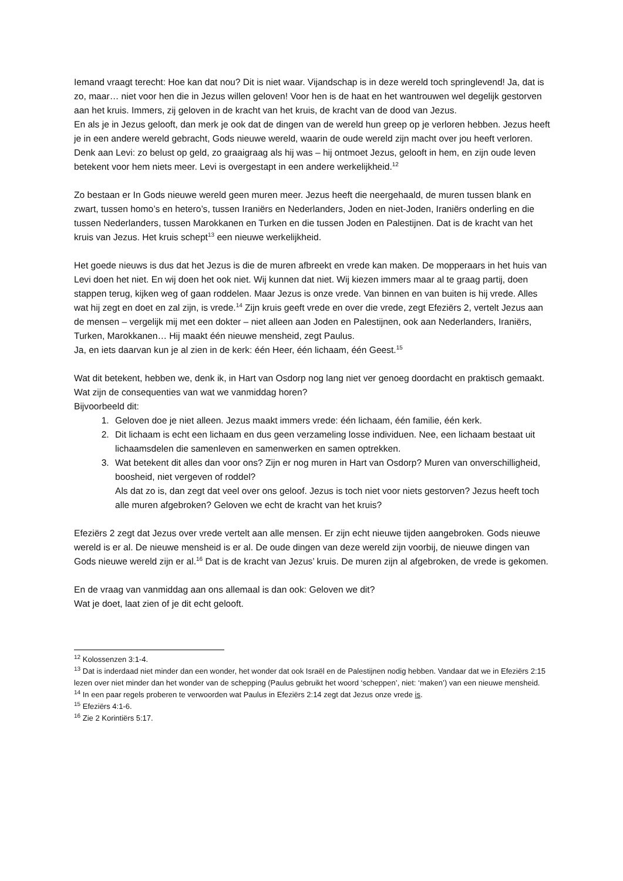Iemand vraagt terecht: Hoe kan dat nou? Dit is niet waar. Vijandschap is in deze wereld toch springlevend! Ja, dat is zo, maar… niet voor hen die in Jezus willen geloven! Voor hen is de haat en het wantrouwen wel degelijk gestorven aan het kruis. Immers, zij geloven in de kracht van het kruis, de kracht van de dood van Jezus.
En als je in Jezus gelooft, dan merk je ook dat de dingen van de wereld hun greep op je verloren hebben. Jezus heeft je in een andere wereld gebracht, Gods nieuwe wereld, waarin de oude wereld zijn macht over jou heeft verloren. Denk aan Levi: zo belust op geld, zo graaigraag als hij was – hij ontmoet Jezus, gelooft in hem, en zijn oude leven betekent voor hem niets meer. Levi is overgestapt in een andere werkelijkheid.<sup>12</sup>
Zo bestaan er In Gods nieuwe wereld geen muren meer. Jezus heeft die neergehaald, de muren tussen blank en zwart, tussen homo’s en hetero’s, tussen Iraniërs en Nederlanders, Joden en niet-Joden, Iraniërs onderling en die tussen Nederlanders, tussen Marokkanen en Turken en die tussen Joden en Palestijnen. Dat is de kracht van het kruis van Jezus. Het kruis schept<sup>13</sup> een nieuwe werkelijkheid.
Het goede nieuws is dus dat het Jezus is die de muren afbreekt en vrede kan maken. De mopperaars in het huis van Levi doen het niet. En wij doen het ook niet. Wij kunnen dat niet. Wij kiezen immers maar al te graag partij, doen stappen terug, kijken weg of gaan roddelen. Maar Jezus is onze vrede. Van binnen en van buiten is hij vrede. Alles wat hij zegt en doet en zal zijn, is vrede.<sup>14</sup> Zijn kruis geeft vrede en over die vrede, zegt Efeziërs 2, vertelt Jezus aan de mensen – vergelijk mij met een dokter – niet alleen aan Joden en Palestijnen, ook aan Nederlanders, Iraniërs, Turken, Marokkanen… Hij maakt één nieuwe mensheid, zegt Paulus.
Ja, en iets daarvan kun je al zien in de kerk: één Heer, één lichaam, één Geest.<sup>15</sup>
Wat dit betekent, hebben we, denk ik, in Hart van Osdorp nog lang niet ver genoeg doordacht en praktisch gemaakt. Wat zijn de consequenties van wat we vanmiddag horen?
Bijvoorbeeld dit:
1. Geloven doe je niet alleen. Jezus maakt immers vrede: één lichaam, één familie, één kerk.
2. Dit lichaam is echt een lichaam en dus geen verzameling losse individuen. Nee, een lichaam bestaat uit lichaamsdelen die samenleven en samenwerken en samen optrekken.
3. Wat betekent dit alles dan voor ons? Zijn er nog muren in Hart van Osdorp? Muren van onverschilligheid, boosheid, niet vergeven of roddel?
Als dat zo is, dan zegt dat veel over ons geloof. Jezus is toch niet voor niets gestorven? Jezus heeft toch alle muren afgebroken? Geloven we echt de kracht van het kruis?
Efeziërs 2 zegt dat Jezus over vrede vertelt aan alle mensen. Er zijn echt nieuwe tijden aangebroken. Gods nieuwe wereld is er al. De nieuwe mensheid is er al. De oude dingen van deze wereld zijn voorbij, de nieuwe dingen van Gods nieuwe wereld zijn er al.<sup>16</sup> Dat is de kracht van Jezus’ kruis. De muren zijn al afgebroken, de vrede is gekomen.
En de vraag van vanmiddag aan ons allemaal is dan ook: Geloven we dit?
Wat je doet, laat zien of je dit echt gelooft.
<sup>12</sup> Kolossenzen 3:1-4.
<sup>13</sup> Dat is inderdaad niet minder dan een wonder, het wonder dat ook Israël en de Palestijnen nodig hebben. Vandaar dat we in Efeziërs 2:15 lezen over niet minder dan het wonder van de schepping (Paulus gebruikt het woord ‘scheppen’, niet: ‘maken’) van een nieuwe mensheid.
<sup>14</sup> In een paar regels proberen te verwoorden wat Paulus in Efeziërs 2:14 zegt dat Jezus onze vrede is.
<sup>15</sup> Efeziërs 4:1-6.
<sup>16</sup> Zie 2 Korintiërs 5:17.